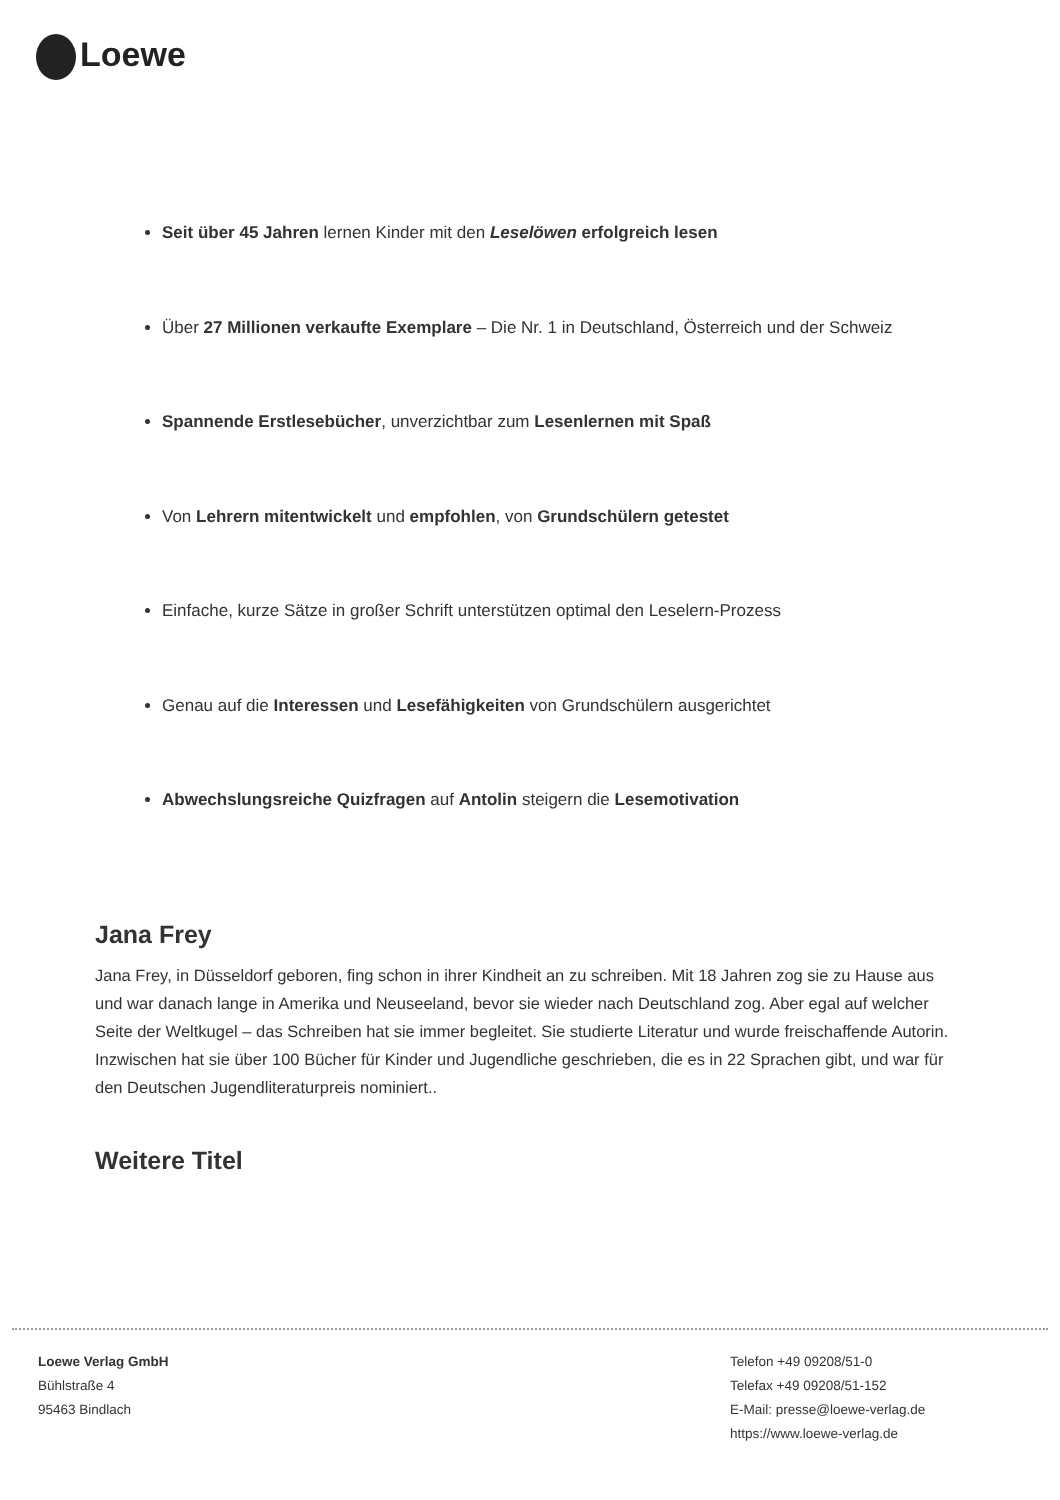Loewe
Seit über 45 Jahren lernen Kinder mit den Leselöwen erfolgreich lesen
Über 27 Millionen verkaufte Exemplare – Die Nr. 1 in Deutschland, Österreich und der Schweiz
Spannende Erstlesebücher, unverzichtbar zum Lesenlernen mit Spaß
Von Lehrern mitentwickelt und empfohlen, von Grundschülern getestet
Einfache, kurze Sätze in großer Schrift unterstützen optimal den Leselern-Prozess
Genau auf die Interessen und Lesefähigkeiten von Grundschülern ausgerichtet
Abwechslungsreiche Quizfragen auf Antolin steigern die Lesemotivation
Jana Frey
Jana Frey, in Düsseldorf geboren, fing schon in ihrer Kindheit an zu schreiben. Mit 18 Jahren zog sie zu Hause aus und war danach lange in Amerika und Neuseeland, bevor sie wieder nach Deutschland zog. Aber egal auf welcher Seite der Weltkugel – das Schreiben hat sie immer begleitet. Sie studierte Literatur und wurde freischaffende Autorin. Inzwischen hat sie über 100 Bücher für Kinder und Jugendliche geschrieben, die es in 22 Sprachen gibt, und war für den Deutschen Jugendliteraturpreis nominiert..
Weitere Titel
Loewe Verlag GmbH
Bühlstraße 4
95463 Bindlach
Telefon +49 09208/51-0
Telefax +49 09208/51-152
E-Mail: presse@loewe-verlag.de
https://www.loewe-verlag.de